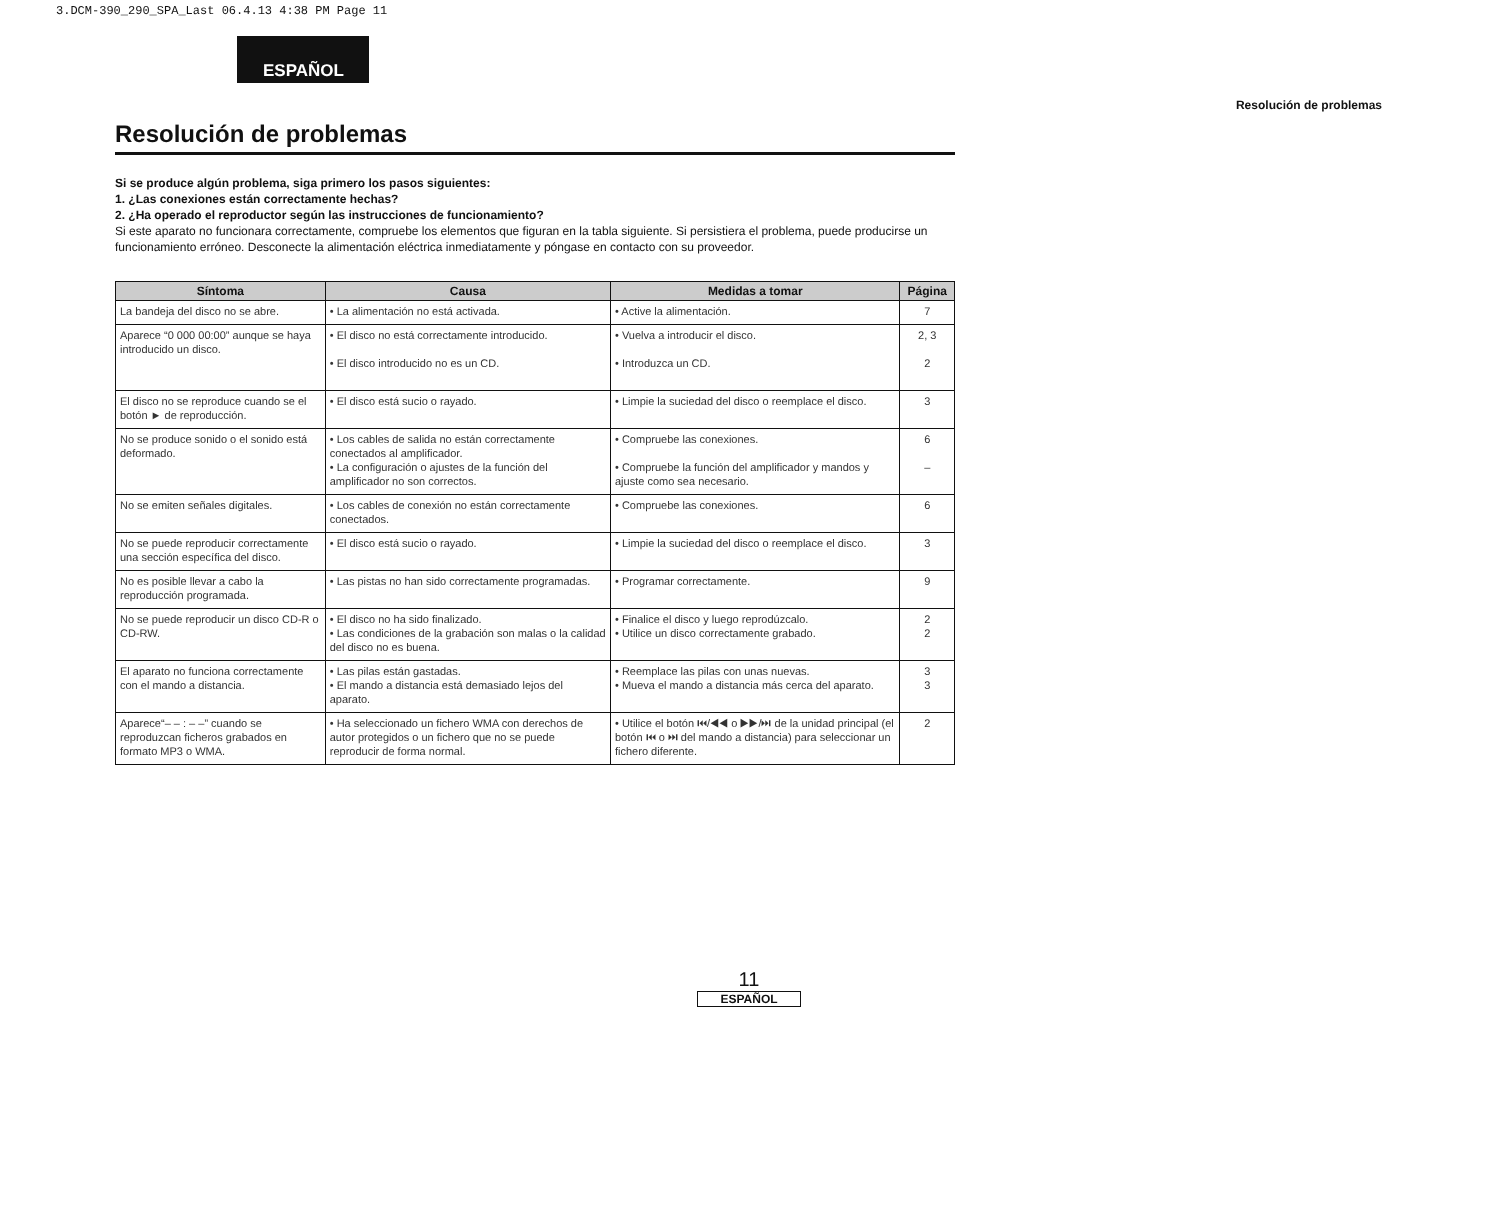3.DCM-390_290_SPA_Last 06.4.13 4:38 PM Page 11
ESPAÑOL
Resolución de problemas
Resolución de problemas
Si se produce algún problema, siga primero los pasos siguientes:
1. ¿Las conexiones están correctamente hechas?
2. ¿Ha operado el reproductor según las instrucciones de funcionamiento?
Si este aparato no funcionara correctamente, compruebe los elementos que figuran en la tabla siguiente. Si persistiera el problema, puede producirse un funcionamiento erróneo. Desconecte la alimentación eléctrica inmediatamente y póngase en contacto con su proveedor.
| Síntoma | Causa | Medidas a tomar | Página |
| --- | --- | --- | --- |
| La bandeja del disco no se abre. | • La alimentación no está activada. | • Active la alimentación. | 7 |
| Aparece “0 000 00:00” aunque se haya introducido un disco. | • El disco no está correctamente introducido. • El disco introducido no es un CD. | • Vuelva a introducir el disco. • Introduzca un CD. | 2, 3 2 |
| El disco no se reproduce cuando se el botón ► de reproducción. | • El disco está sucio o rayado. | • Limpie la suciedad del disco o reemplace el disco. | 3 |
| No se produce sonido o el sonido está deformado. | • Los cables de salida no están correctamente conectados al amplificador. • La configuración o ajustes de la función del amplificador no son correctos. | • Compruebe las conexiones. • Compruebe la función del amplificador y mandos y ajuste como sea necesario. | 6 – |
| No se emiten señales digitales. | • Los cables de conexión no están correctamente conectados. | • Compruebe las conexiones. | 6 |
| No se puede reproducir correctamente una sección específica del disco. | • El disco está sucio o rayado. | • Limpie la suciedad del disco o reemplace el disco. | 3 |
| No es posible llevar a cabo la reproducción programada. | • Las pistas no han sido correctamente programadas. | • Programar correctamente. | 9 |
| No se puede reproducir un disco CD-R o CD-RW. | • El disco no ha sido finalizado. • Las condiciones de la grabación son malas o la calidad del disco no es buena. | • Finalice el disco y luego reprodúzcalo. • Utilice un disco correctamente grabado. | 2 2 |
| El aparato no funciona correctamente con el mando a distancia. | • Las pilas están gastadas. • El mando a distancia está demasiado lejos del aparato. | • Reemplace las pilas con unas nuevas. • Mueva el mando a distancia más cerca del aparato. | 3 3 |
| Aparece“– – : – –” cuando se reproduzcan ficheros grabados en formato MP3 o WMA. | • Ha seleccionado un fichero WMA con derechos de autor protegidos o un fichero que no se puede reproducir de forma normal. | • Utilice el botón ⏮/◀◀ o ▶▶/⏭ de la unidad principal (el botón ⏮ o ⏭ del mando a distancia) para seleccionar un fichero diferente. | 2 |
11
ESPAÑOL